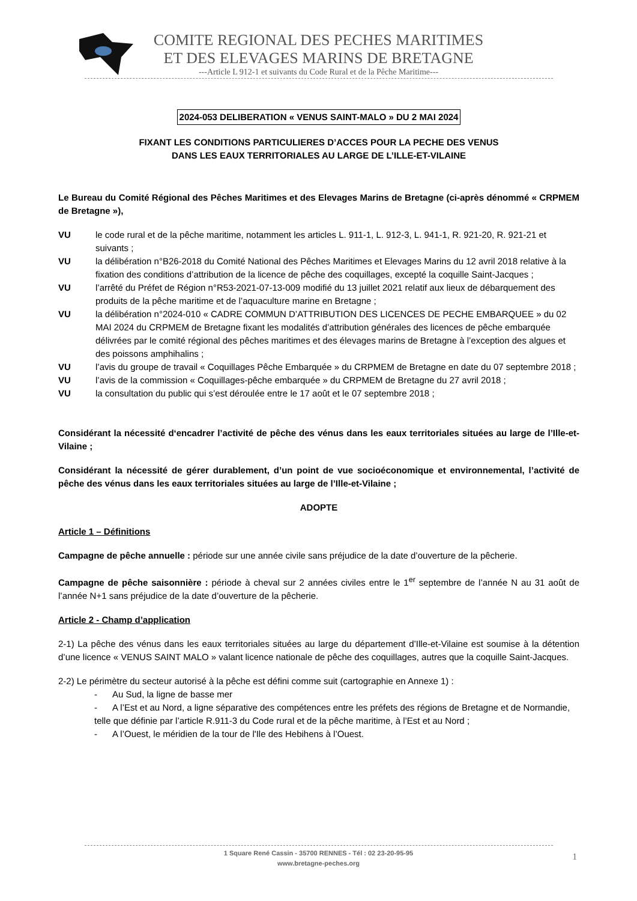COMITE REGIONAL DES PECHES MARITIMES
ET DES ELEVAGES MARINS DE BRETAGNE
---Article L 912-1 et suivants du Code Rural et de la Pêche Maritime---
2024-053 DELIBERATION « VENUS SAINT-MALO » DU 2 MAI 2024
FIXANT LES CONDITIONS PARTICULIERES D’ACCES POUR LA PECHE DES VENUS
DANS LES EAUX TERRITORIALES AU LARGE DE L’ILLE-ET-VILAINE
Le Bureau du Comité Régional des Pêches Maritimes et des Elevages Marins de Bretagne (ci-après dénommé « CRPMEM de Bretagne »),
VU le code rural et de la pêche maritime, notamment les articles L. 911-1, L. 912-3, L. 941-1, R. 921-20, R. 921-21 et suivants ;
VU la délibération n°B26-2018 du Comité National des Pêches Maritimes et Elevages Marins du 12 avril 2018 relative à la fixation des conditions d’attribution de la licence de pêche des coquillages, excepté la coquille Saint-Jacques ;
VU l’arrêté du Préfet de Région n°R53-2021-07-13-009 modifié du 13 juillet 2021 relatif aux lieux de débarquement des produits de la pêche maritime et de l’aquaculture marine en Bretagne ;
VU la délibération n°2024-010 « CADRE COMMUN D’ATTRIBUTION DES LICENCES DE PECHE EMBARQUEE » du 02 MAI 2024 du CRPMEM de Bretagne fixant les modalités d’attribution générales des licences de pêche embarquée délivrées par le comité régional des pêches maritimes et des élevages marins de Bretagne à l’exception des algues et des poissons amphihalins ;
VU l’avis du groupe de travail « Coquillages Pêche Embarquée » du CRPMEM de Bretagne en date du 07 septembre 2018 ;
VU l’avis de la commission « Coquillages-pêche embarquée » du CRPMEM de Bretagne du 27 avril 2018 ;
VU la consultation du public qui s’est déroulée entre le 17 août et le 07 septembre 2018 ;
Considérant la nécessité d‘encadrer l’activité de pêche des vénus dans les eaux territoriales situées au large de l’Ille-et-Vilaine ;
Considérant la nécessité de gérer durablement, d’un point de vue socioéconomique et environnemental, l’activité de pêche des vénus dans les eaux territoriales situées au large de l’Ille-et-Vilaine ;
ADOPTE
Article 1 – Définitions
Campagne de pêche annuelle : période sur une année civile sans préjudice de la date d’ouverture de la pêcherie.
Campagne de pêche saisonnière : période à cheval sur 2 années civiles entre le 1<sup>er</sup> septembre de l’année N au 31 août de l’année N+1 sans préjudice de la date d’ouverture de la pêcherie.
Article 2 - Champ d’application
2-1) La pêche des vénus dans les eaux territoriales situées au large du département d’Ille-et-Vilaine est soumise à la détention d’une licence « VENUS SAINT MALO » valant licence nationale de pêche des coquillages, autres que la coquille Saint-Jacques.
2-2) Le périmètre du secteur autorisé à la pêche est défini comme suit (cartographie en Annexe 1) :
- Au Sud, la ligne de basse mer
- A l’Est et au Nord, a ligne séparative des compétences entre les préfets des régions de Bretagne et de Normandie, telle que définie par l’article R.911-3 du Code rural et de la pêche maritime, à l’Est et au Nord ;
- A l’Ouest, le méridien de la tour de l'Ile des Hebihens à l’Ouest.
1 Square René Cassin - 35700 RENNES - Tél : 02 23-20-95-95
www.bretagne-peches.org
1